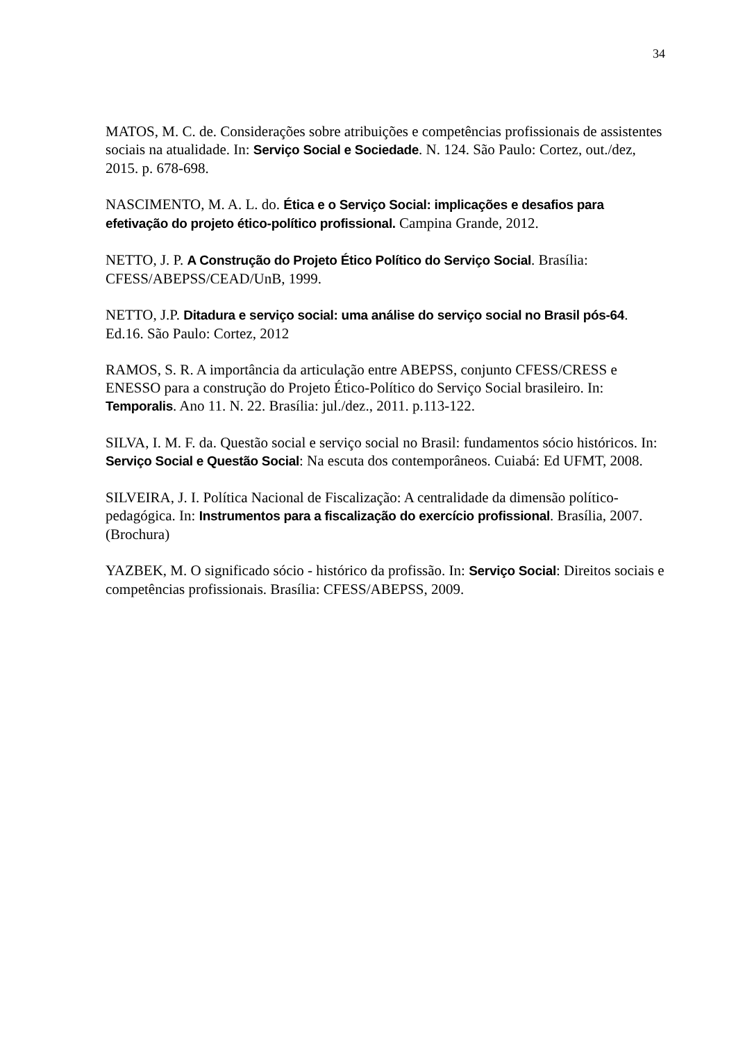34
MATOS, M. C. de. Considerações sobre atribuições e competências profissionais de assistentes sociais na atualidade. In: Serviço Social e Sociedade. N. 124. São Paulo: Cortez, out./dez, 2015. p. 678-698.
NASCIMENTO, M. A. L. do. Ética e o Serviço Social: implicações e desafios para efetivação do projeto ético-político profissional. Campina Grande, 2012.
NETTO, J. P. A Construção do Projeto Ético Político do Serviço Social. Brasília: CFESS/ABEPSS/CEAD/UnB, 1999.
NETTO, J.P. Ditadura e serviço social: uma análise do serviço social no Brasil pós-64. Ed.16. São Paulo: Cortez, 2012
RAMOS, S. R. A importância da articulação entre ABEPSS, conjunto CFESS/CRESS e ENESSO para a construção do Projeto Ético-Político do Serviço Social brasileiro. In: Temporalis. Ano 11. N. 22. Brasília: jul./dez., 2011. p.113-122.
SILVA, I. M. F. da. Questão social e serviço social no Brasil: fundamentos sócio históricos. In: Serviço Social e Questão Social: Na escuta dos contemporâneos. Cuiabá: Ed UFMT, 2008.
SILVEIRA, J. I. Política Nacional de Fiscalização: A centralidade da dimensão político-pedagógica. In: Instrumentos para a fiscalização do exercício profissional. Brasília, 2007. (Brochura)
YAZBEK, M. O significado sócio - histórico da profissão. In: Serviço Social: Direitos sociais e competências profissionais. Brasília: CFESS/ABEPSS, 2009.